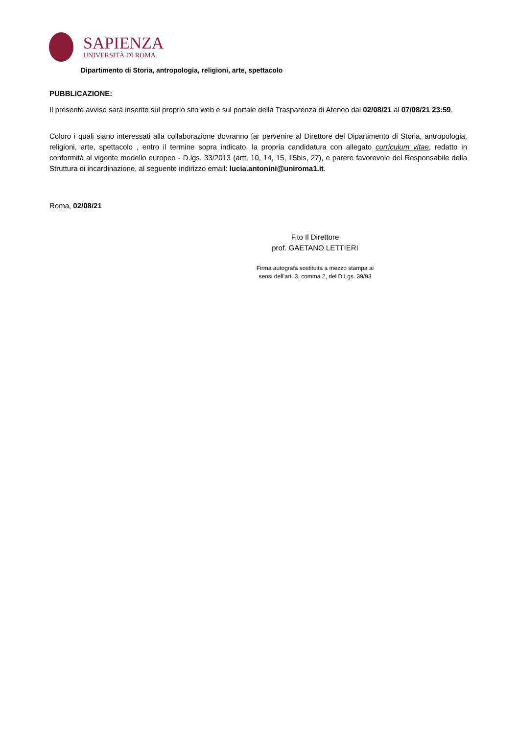SAPIENZA
UNIVERSITÀ DI ROMA
Dipartimento di Storia, antropologia, religioni, arte, spettacolo
PUBBLICAZIONE:
Il presente avviso sarà inserito sul proprio sito web e sul portale della Trasparenza di Ateneo dal 02/08/21 al 07/08/21 23:59.
Coloro i quali siano interessati alla collaborazione dovranno far pervenire al Direttore del Dipartimento di Storia, antropologia, religioni, arte, spettacolo , entro il termine sopra indicato, la propria candidatura con allegato curriculum vitae, redatto in conformità al vigente modello europeo - D.lgs. 33/2013 (artt. 10, 14, 15, 15bis, 27), e parere favorevole del Responsabile della Struttura di incardinazione, al seguente indirizzo email: lucia.antonini@uniroma1.it.
Roma, 02/08/21
F.to Il Direttore
prof. GAETANO LETTIERI
Firma autografa sostituita a mezzo stampa ai
sensi dell’art. 3, comma 2, del D.Lgs. 39/93